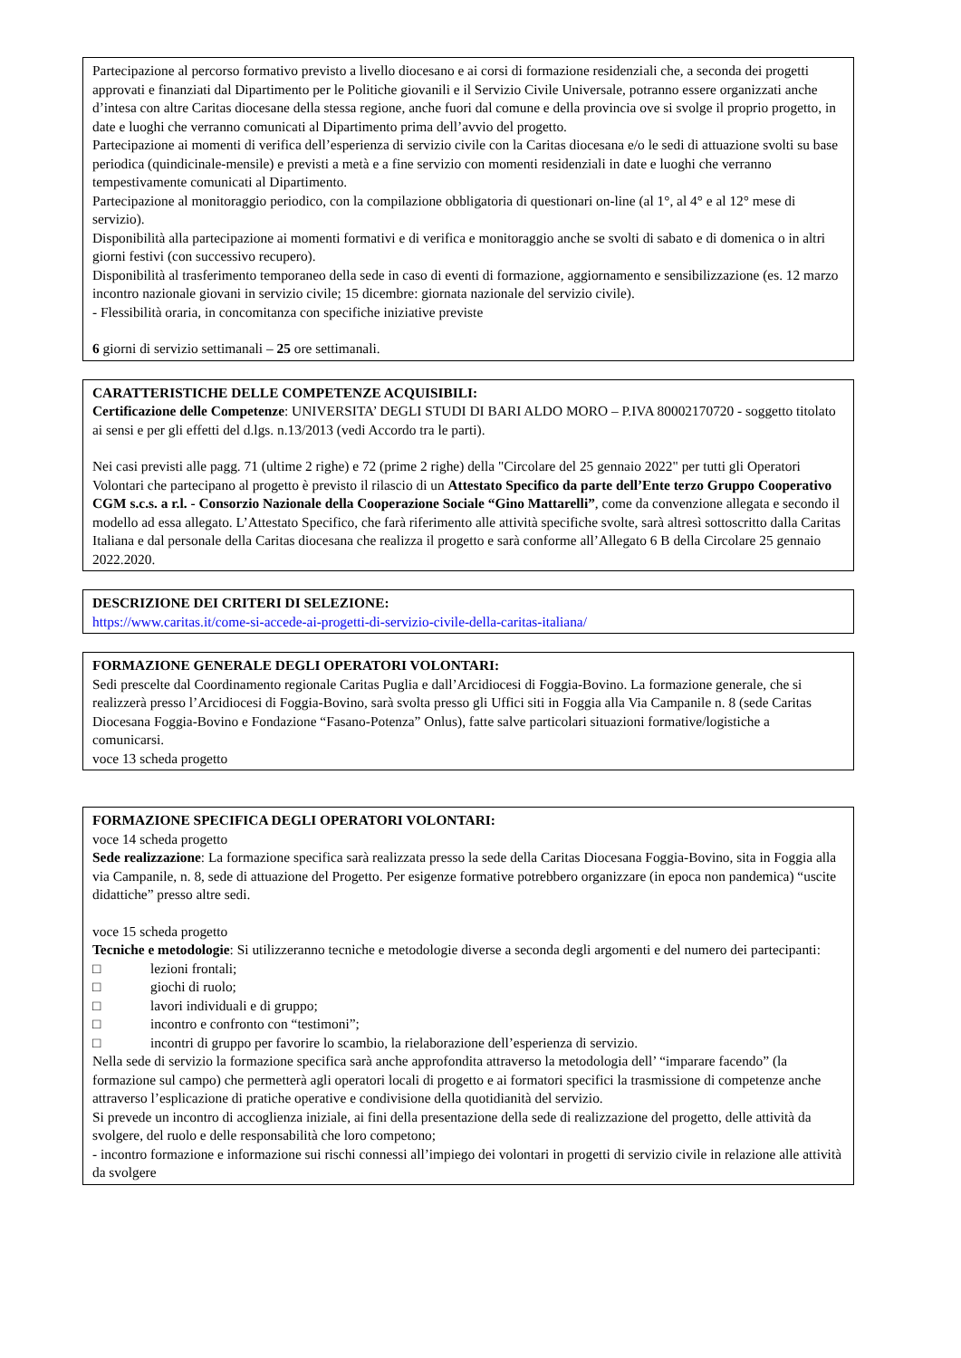Partecipazione al percorso formativo previsto a livello diocesano e ai corsi di formazione residenziali che, a seconda dei progetti approvati e finanziati dal Dipartimento per le Politiche giovanili e il Servizio Civile Universale, potranno essere organizzati anche d’intesa con altre Caritas diocesane della stessa regione, anche fuori dal comune e della provincia ove si svolge il proprio progetto, in date e luoghi che verranno comunicati al Dipartimento prima dell’avvio del progetto.
Partecipazione ai momenti di verifica dell’esperienza di servizio civile con la Caritas diocesana e/o le sedi di attuazione svolti su base periodica (quindicinale-mensile) e previsti a metà e a fine servizio con momenti residenziali in date e luoghi che verranno tempestivamente comunicati al Dipartimento.
Partecipazione al monitoraggio periodico, con la compilazione obbligatoria di questionari on-line (al 1°, al 4° e al 12° mese di servizio).
Disponibilità alla partecipazione ai momenti formativi e di verifica e monitoraggio anche se svolti di sabato e di domenica o in altri giorni festivi (con successivo recupero).
Disponibilità al trasferimento temporaneo della sede in caso di eventi di formazione, aggiornamento e sensibilizzazione (es. 12 marzo incontro nazionale giovani in servizio civile; 15 dicembre: giornata nazionale del servizio civile).
- Flessibilità oraria, in concomitanza con specifiche iniziative previste
6 giorni di servizio settimanali – 25 ore settimanali.
CARATTERISTICHE DELLE COMPETENZE ACQUISIBILI:
Certificazione delle Competenze: UNIVERSITA’ DEGLI STUDI DI BARI ALDO MORO – P.IVA 80002170720 - soggetto titolato ai sensi e per gli effetti del d.lgs. n.13/2013 (vedi Accordo tra le parti).
Nei casi previsti alle pagg. 71 (ultime 2 righe) e 72 (prime 2 righe) della "Circolare del 25 gennaio 2022" per tutti gli Operatori Volontari che partecipano al progetto è previsto il rilascio di un Attestato Specifico da parte dell’Ente terzo Gruppo Cooperativo CGM s.c.s. a r.l. - Consorzio Nazionale della Cooperazione Sociale “Gino Mattarelli”, come da convenzione allegata e secondo il modello ad essa allegato. L’Attestato Specifico, che farà riferimento alle attività specifiche svolte, sarà altresì sottoscritto dalla Caritas Italiana e dal personale della Caritas diocesana che realizza il progetto e sarà conforme all’Allegato 6 B della Circolare 25 gennaio 2022.2020.
DESCRIZIONE DEI CRITERI DI SELEZIONE:
https://www.caritas.it/come-si-accede-ai-progetti-di-servizio-civile-della-caritas-italiana/
FORMAZIONE GENERALE DEGLI OPERATORI VOLONTARI:
Sedi prescelte dal Coordinamento regionale Caritas Puglia e dall’Arcidiocesi di Foggia-Bovino. La formazione generale, che si realizzerà presso l’Arcidiocesi di Foggia-Bovino, sarà svolta presso gli Uffici siti in Foggia alla Via Campanile n. 8 (sede Caritas Diocesana Foggia-Bovino e Fondazione “Fasano-Potenza” Onlus), fatte salve particolari situazioni formative/logistiche a comunicarsi.
voce 13 scheda progetto
FORMAZIONE SPECIFICA DEGLI OPERATORI VOLONTARI:
voce 14 scheda progetto
Sede realizzazione: La formazione specifica sarà realizzata presso la sede della Caritas Diocesana Foggia-Bovino, sita in Foggia alla via Campanile, n. 8, sede di attuazione del Progetto. Per esigenze formative potrebbero organizzare (in epoca non pandemica) “uscite didattiche” presso altre sedi.
voce 15 scheda progetto
Tecniche e metodologie: Si utilizzeranno tecniche e metodologie diverse a seconda degli argomenti e del numero dei partecipanti:
□ lezioni frontali;
□ giochi di ruolo;
□ lavori individuali e di gruppo;
□ incontro e confronto con “testimoni”;
□ incontri di gruppo per favorire lo scambio, la rielaborazione dell’esperienza di servizio.
Nella sede di servizio la formazione specifica sarà anche approfondita attraverso la metodologia dell’ “imparare facendo” (la formazione sul campo) che permetterà agli operatori locali di progetto e ai formatori specifici la trasmissione di competenze anche attraverso l’esplicazione di pratiche operative e condivisione della quotidianità del servizio.
Si prevede un incontro di accoglienza iniziale, ai fini della presentazione della sede di realizzazione del progetto, delle attività da svolgere, del ruolo e delle responsabilità che loro competono;
- incontro formazione e informazione sui rischi connessi all’impiego dei volontari in progetti di servizio civile in relazione alle attività da svolgere